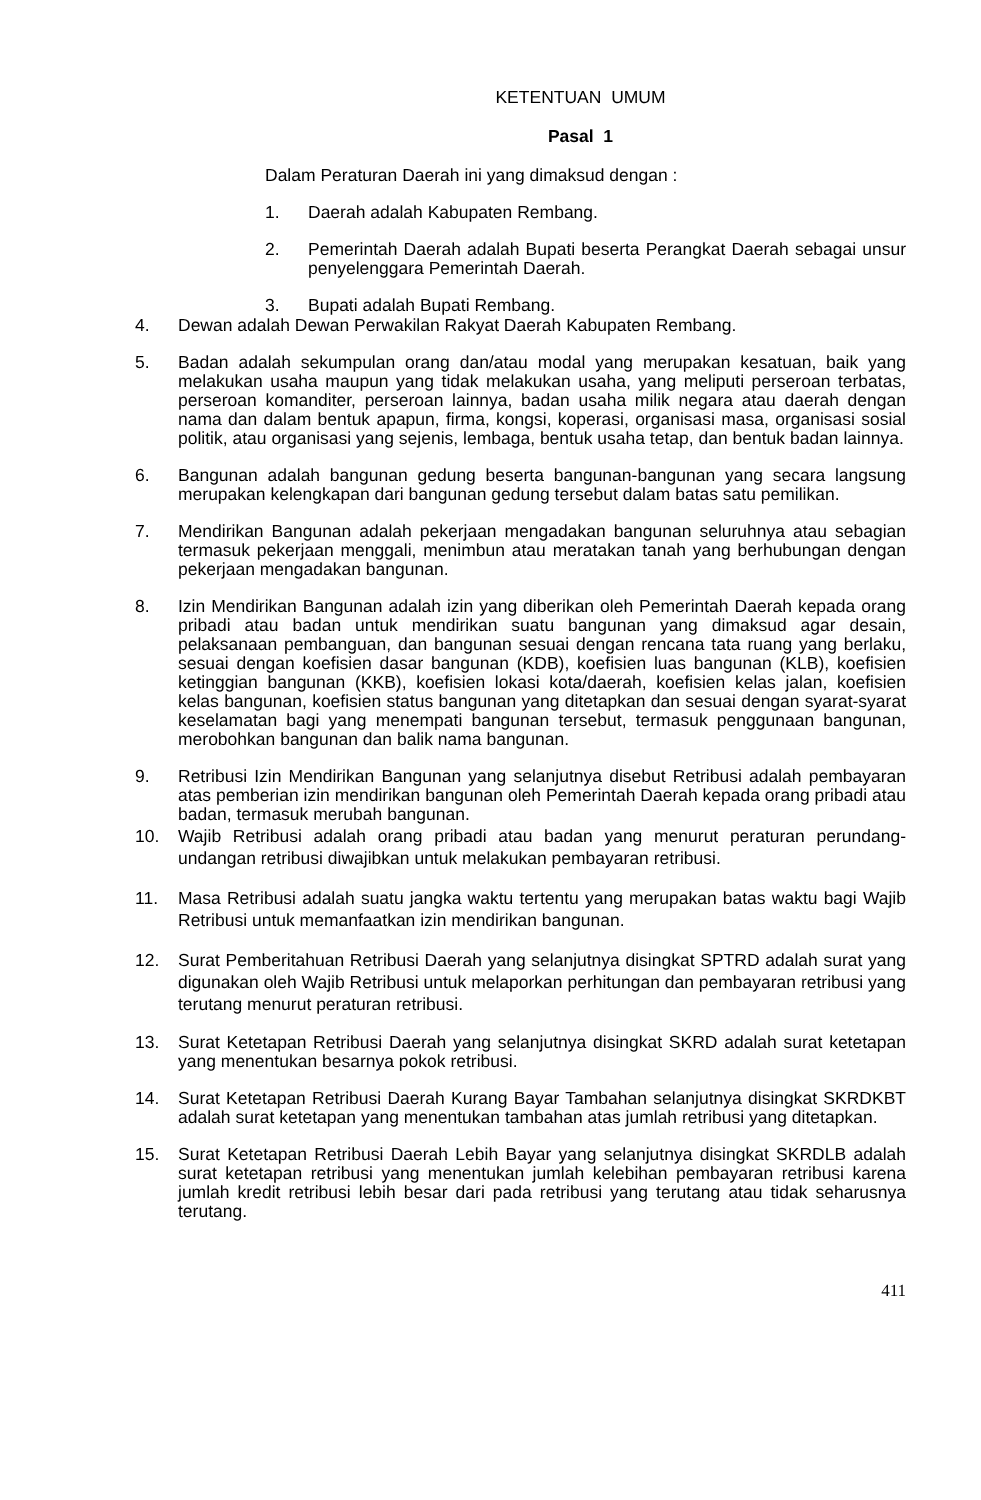KETENTUAN UMUM
Pasal 1
Dalam Peraturan Daerah ini yang dimaksud dengan :
1. Daerah adalah Kabupaten Rembang.
2. Pemerintah Daerah adalah Bupati beserta Perangkat Daerah sebagai unsur penyelenggara Pemerintah Daerah.
3. Bupati adalah Bupati Rembang.
4. Dewan adalah Dewan Perwakilan Rakyat Daerah Kabupaten Rembang.
5. Badan adalah sekumpulan orang dan/atau modal yang merupakan kesatuan, baik yang melakukan usaha maupun yang tidak melakukan usaha, yang meliputi perseroan terbatas, perseroan komanditer, perseroan lainnya, badan usaha milik negara atau daerah dengan nama dan dalam bentuk apapun, firma, kongsi, koperasi, organisasi masa, organisasi sosial politik, atau organisasi yang sejenis, lembaga, bentuk usaha tetap, dan bentuk badan lainnya.
6. Bangunan adalah bangunan gedung beserta bangunan-bangunan yang secara langsung merupakan kelengkapan dari bangunan gedung tersebut dalam batas satu pemilikan.
7. Mendirikan Bangunan adalah pekerjaan mengadakan bangunan seluruhnya atau sebagian termasuk pekerjaan menggali, menimbun atau meratakan tanah yang berhubungan dengan pekerjaan mengadakan bangunan.
8. Izin Mendirikan Bangunan adalah izin yang diberikan oleh Pemerintah Daerah kepada orang pribadi atau badan untuk mendirikan suatu bangunan yang dimaksud agar desain, pelaksanaan pembanguan, dan bangunan sesuai dengan rencana tata ruang yang berlaku, sesuai dengan koefisien dasar bangunan (KDB), koefisien luas bangunan (KLB), koefisien ketinggian bangunan (KKB), koefisien lokasi kota/daerah, koefisien kelas jalan, koefisien kelas bangunan, koefisien status bangunan yang ditetapkan dan sesuai dengan syarat-syarat keselamatan bagi yang menempati bangunan tersebut, termasuk penggunaan bangunan, merobohkan bangunan dan balik nama bangunan.
9. Retribusi Izin Mendirikan Bangunan yang selanjutnya disebut Retribusi adalah pembayaran atas pemberian izin mendirikan bangunan oleh Pemerintah Daerah kepada orang pribadi atau badan, termasuk merubah bangunan.
10. Wajib Retribusi adalah orang pribadi atau badan yang menurut peraturan perundang-undangan retribusi diwajibkan untuk melakukan pembayaran retribusi.
11. Masa Retribusi adalah suatu jangka waktu tertentu yang merupakan batas waktu bagi Wajib Retribusi untuk memanfaatkan izin mendirikan bangunan.
12. Surat Pemberitahuan Retribusi Daerah yang selanjutnya disingkat SPTRD adalah surat yang digunakan oleh Wajib Retribusi untuk melaporkan perhitungan dan pembayaran retribusi yang terutang menurut peraturan retribusi.
13. Surat Ketetapan Retribusi Daerah yang selanjutnya disingkat SKRD adalah surat ketetapan yang menentukan besarnya pokok retribusi.
14. Surat Ketetapan Retribusi Daerah Kurang Bayar Tambahan selanjutnya disingkat SKRDKBT adalah surat ketetapan yang menentukan tambahan atas jumlah retribusi yang ditetapkan.
15. Surat Ketetapan Retribusi Daerah Lebih Bayar yang selanjutnya disingkat SKRDLB adalah surat ketetapan retribusi yang menentukan jumlah kelebihan pembayaran retribusi karena jumlah kredit retribusi lebih besar dari pada retribusi yang terutang atau tidak seharusnya terutang.
411